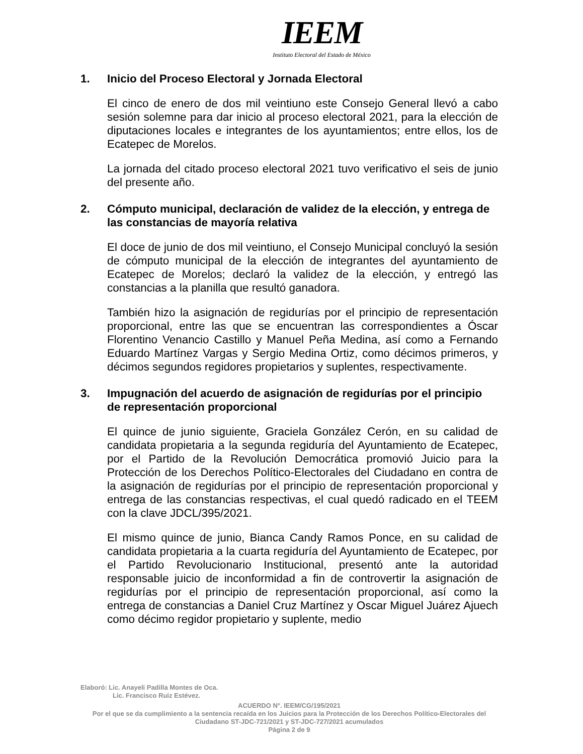IEEM
Instituto Electoral del Estado de México
1. Inicio del Proceso Electoral y Jornada Electoral
El cinco de enero de dos mil veintiuno este Consejo General llevó a cabo sesión solemne para dar inicio al proceso electoral 2021, para la elección de diputaciones locales e integrantes de los ayuntamientos; entre ellos, los de Ecatepec de Morelos.
La jornada del citado proceso electoral 2021 tuvo verificativo el seis de junio del presente año.
2. Cómputo municipal, declaración de validez de la elección, y entrega de las constancias de mayoría relativa
El doce de junio de dos mil veintiuno, el Consejo Municipal concluyó la sesión de cómputo municipal de la elección de integrantes del ayuntamiento de Ecatepec de Morelos; declaró la validez de la elección, y entregó las constancias a la planilla que resultó ganadora.
También hizo la asignación de regidurías por el principio de representación proporcional, entre las que se encuentran las correspondientes a Óscar Florentino Venancio Castillo y Manuel Peña Medina, así como a Fernando Eduardo Martínez Vargas y Sergio Medina Ortiz, como décimos primeros, y décimos segundos regidores propietarios y suplentes, respectivamente.
3. Impugnación del acuerdo de asignación de regidurías por el principio de representación proporcional
El quince de junio siguiente, Graciela González Cerón, en su calidad de candidata propietaria a la segunda regiduría del Ayuntamiento de Ecatepec, por el Partido de la Revolución Democrática promovió Juicio para la Protección de los Derechos Político-Electorales del Ciudadano en contra de la asignación de regidurías por el principio de representación proporcional y entrega de las constancias respectivas, el cual quedó radicado en el TEEM con la clave JDCL/395/2021.
El mismo quince de junio, Bianca Candy Ramos Ponce, en su calidad de candidata propietaria a la cuarta regiduría del Ayuntamiento de Ecatepec, por el Partido Revolucionario Institucional, presentó ante la autoridad responsable juicio de inconformidad a fin de controvertir la asignación de regidurías por el principio de representación proporcional, así como la entrega de constancias a Daniel Cruz Martínez y Oscar Miguel Juárez Ajuech como décimo regidor propietario y suplente, medio
Elaboró: Lic. Anayeli Padilla Montes de Oca.
Lic. Francisco Ruiz Estévez.
ACUERDO N°. IEEM/CG/195/2021
Por el que se da cumplimiento a la sentencia recaída en los Juicios para la Protección de los Derechos Político-Electorales del Ciudadano ST-JDC-721/2021 y ST-JDC-727/2021 acumulados
Página 2 de 9